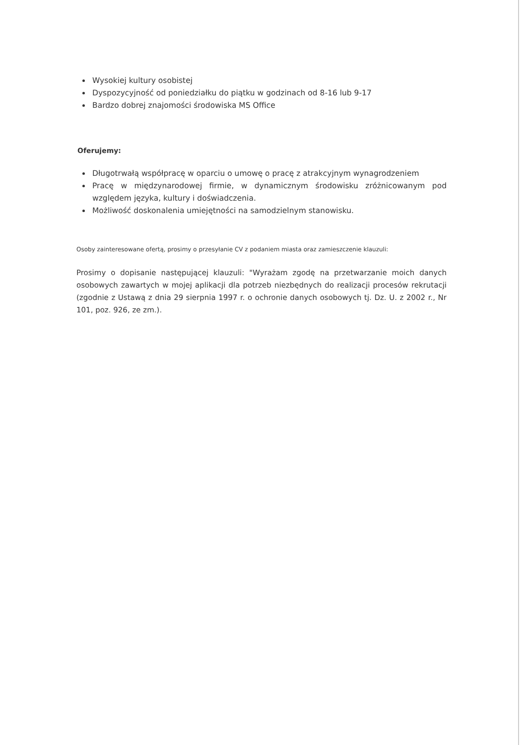Wysokiej kultury osobistej
Dyspozycyjność od poniedziałku do piątku w godzinach od 8-16 lub 9-17
Bardzo dobrej znajomości środowiska MS Office
Oferujemy:
Długotrwałą współpracę w oparciu o umowę o pracę z atrakcyjnym wynagrodzeniem
Pracę w międzynarodowej firmie, w dynamicznym środowisku zróżnicowanym pod względem języka, kultury i doświadczenia.
Możliwość doskonalenia umiejętności na samodzielnym stanowisku.
Osoby zainteresowane ofertą, prosimy o przesyłanie CV z podaniem miasta oraz zamieszczenie klauzuli:
Prosimy o dopisanie następującej klauzuli: "Wyrażam zgodę na przetwarzanie moich danych osobowych zawartych w mojej aplikacji dla potrzeb niezbędnych do realizacji procesów rekrutacji (zgodnie z Ustawą z dnia 29 sierpnia 1997 r. o ochronie danych osobowych tj. Dz. U. z 2002 r., Nr 101, poz. 926, ze zm.).